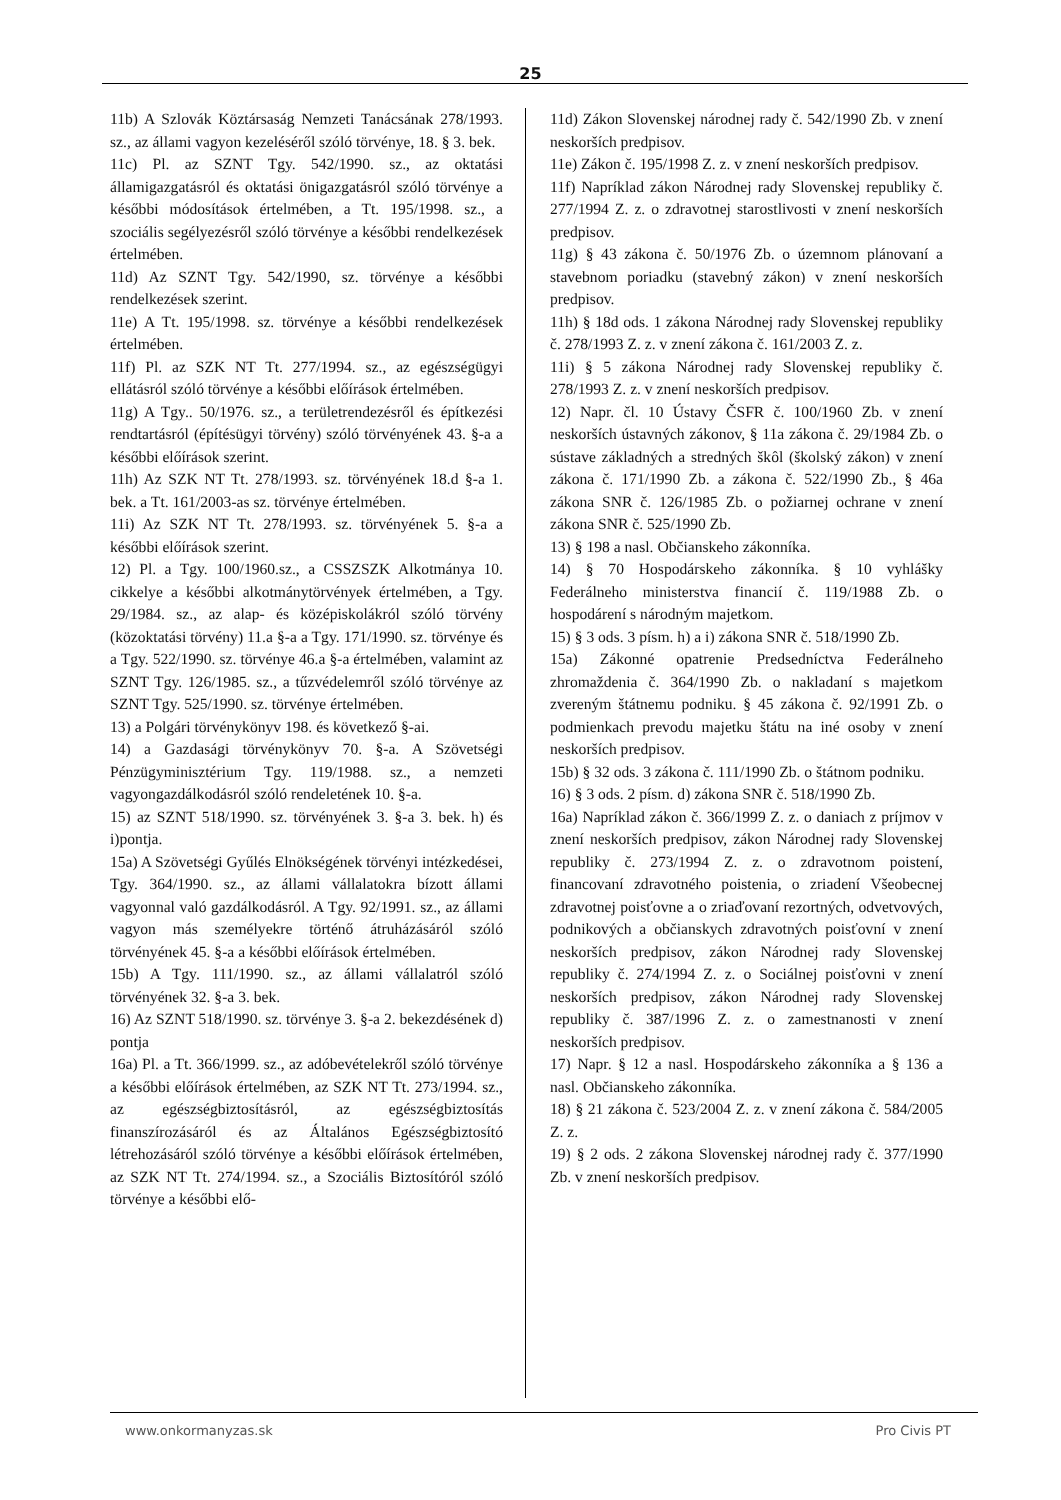25
11b) A Szlovák Köztársaság Nemzeti Tanácsának 278/1993. sz., az állami vagyon kezeléséről szóló törvénye, 18. § 3. bek.
11c) Pl. az SZNT Tgy. 542/1990. sz., az oktatási államigazgatásról és oktatási önigazgatásról szóló törvénye a későbbi módosítások értelmében, a Tt. 195/1998. sz., a szociális segélyezésről szóló törvénye a későbbi rendelkezések értelmében.
11d) Az SZNT Tgy. 542/1990, sz. törvénye a későbbi rendelkezések szerint.
11e) A Tt. 195/1998. sz. törvénye a későbbi rendelkezések értelmében.
11f) Pl. az SZK NT Tt. 277/1994. sz., az egészségügyi ellátásról szóló törvénye a későbbi előírások értelmében.
11g) A Tgy.. 50/1976. sz., a területrendezésről és építkezési rendtartásról (építésügyi törvény) szóló törvényének 43. §-a a későbbi előírások szerint.
11h) Az SZK NT Tt. 278/1993. sz. törvényének 18.d §-a 1. bek. a Tt. 161/2003-as sz. törvénye értelmében.
11i) Az SZK NT Tt. 278/1993. sz. törvényének 5. §-a a későbbi előírások szerint.
12) Pl. a Tgy. 100/1960.sz., a CSSZSZK Alkotmánya 10. cikkelye a későbbi alkotmánytörvények értelmében, a Tgy. 29/1984. sz., az alap- és középiskolákról szóló törvény (közoktatási törvény) 11.a §-a a Tgy. 171/1990. sz. törvénye és a Tgy. 522/1990. sz. törvénye 46.a §-a értelmében, valamint az SZNT Tgy. 126/1985. sz., a tűzvédelemről szóló törvénye az SZNT Tgy. 525/1990. sz. törvénye értelmében.
13) a Polgári törvénykönyv 198. és következő §-ai.
14) a Gazdasági törvénykönyv 70. §-a. A Szövetségi Pénzügyminisztérium Tgy. 119/1988. sz., a nemzeti vagyongazdálkodásról szóló rendeletének 10. §-a.
15) az SZNT 518/1990. sz. törvényének 3. §-a 3. bek. h) és i)pontja.
15a) A Szövetségi Gyűlés Elnökségének törvényi intézkedései, Tgy. 364/1990. sz., az állami vállalatokra bízott állami vagyonnal való gazdálkodásról. A Tgy. 92/1991. sz., az állami vagyon más személyekre történő átruházásáról szóló törvényének 45. §-a a későbbi előírások értelmében.
15b) A Tgy. 111/1990. sz., az állami vállalatról szóló törvényének 32. §-a 3. bek.
16) Az SZNT 518/1990. sz. törvénye 3. §-a 2. bekezdésének d) pontja
16a) Pl. a Tt. 366/1999. sz., az adóbevételekről szóló törvénye a későbbi előírások értelmében, az SZK NT Tt. 273/1994. sz., az egészségbiztosításról, az egészségbiztosítás finanszírozásáról és az Általános Egészségbiztosító létrehozásáról szóló törvénye a későbbi előírások értelmében, az SZK NT Tt. 274/1994. sz., a Szociális Biztosítóról szóló törvénye a későbbi elő-
11d) Zákon Slovenskej národnej rady č. 542/1990 Zb. v znení neskorších predpisov.
11e) Zákon č. 195/1998 Z. z. v znení neskorších predpisov.
11f) Napríklad zákon Národnej rady Slovenskej republiky č. 277/1994 Z. z. o zdravotnej starostlivosti v znení neskorších predpisov.
11g) § 43 zákona č. 50/1976 Zb. o územnom plánovaní a stavebnom poriadku (stavebný zákon) v znení neskorších predpisov.
11h) § 18d ods. 1 zákona Národnej rady Slovenskej republiky č. 278/1993 Z. z. v znení zákona č. 161/2003 Z. z.
11i) § 5 zákona Národnej rady Slovenskej republiky č. 278/1993 Z. z. v znení neskorších predpisov.
12) Napr. čl. 10 Ústavy ČSFR č. 100/1960 Zb. v znení neskorších ústavných zákonov, § 11a zákona č. 29/1984 Zb. o sústave základných a stredných škôl (školský zákon) v znení zákona č. 171/1990 Zb. a zákona č. 522/1990 Zb., § 46a zákona SNR č. 126/1985 Zb. o požiarnej ochrane v znení zákona SNR č. 525/1990 Zb.
13) § 198 a nasl. Občianskeho zákonníka.
14) § 70 Hospodárskeho zákonníka. § 10 vyhlášky Federálneho ministerstva financií č. 119/1988 Zb. o hospodárení s národným majetkom.
15) § 3 ods. 3 písm. h) a i) zákona SNR č. 518/1990 Zb.
15a) Zákonné opatrenie Predsedníctva Federálneho zhromaždenia č. 364/1990 Zb. o nakladaní s majetkom zvereným štátnemu podniku. § 45 zákona č. 92/1991 Zb. o podmienkach prevodu majetku štátu na iné osoby v znení neskorších predpisov.
15b) § 32 ods. 3 zákona č. 111/1990 Zb. o štátnom podniku.
16) § 3 ods. 2 písm. d) zákona SNR č. 518/1990 Zb.
16a) Napríklad zákon č. 366/1999 Z. z. o daniach z príjmov v znení neskorších predpisov, zákon Národnej rady Slovenskej republiky č. 273/1994 Z. z. o zdravotnom poistení, financovaní zdravotného poistenia, o zriadení Všeobecnej zdravotnej poisťovne a o zriaďovaní rezortných, odvetvových, podnikových a občianskych zdravotných poisťovní v znení neskorších predpisov, zákon Národnej rady Slovenskej republiky č. 274/1994 Z. z. o Sociálnej poisťovni v znení neskorších predpisov, zákon Národnej rady Slovenskej republiky č. 387/1996 Z. z. o zamestnanosti v znení neskorších predpisov.
17) Napr. § 12 a nasl. Hospodárskeho zákonníka a § 136 a nasl. Občianskeho zákonníka.
18) § 21 zákona č. 523/2004 Z. z. v znení zákona č. 584/2005 Z. z.
19) § 2 ods. 2 zákona Slovenskej národnej rady č. 377/1990 Zb. v znení neskorších predpisov.
www.onkormanyzas.sk Pro Civis PT